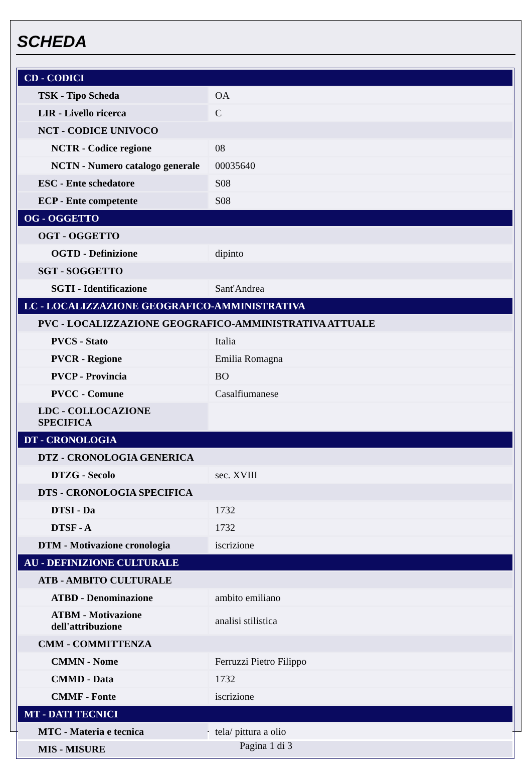SCHEDA
| CD - CODICI | |
| TSK - Tipo Scheda | OA |
| LIR - Livello ricerca | C |
| NCT - CODICE UNIVOCO | |
| NCTR - Codice regione | 08 |
| NCTN - Numero catalogo generale | 00035640 |
| ESC - Ente schedatore | S08 |
| ECP - Ente competente | S08 |
| OG - OGGETTO | |
| OGT - OGGETTO | |
| OGTD - Definizione | dipinto |
| SGT - SOGGETTO | |
| SGTI - Identificazione | Sant'Andrea |
| LC - LOCALIZZAZIONE GEOGRAFICO-AMMINISTRATIVA | |
| PVC - LOCALIZZAZIONE GEOGRAFICO-AMMINISTRATIVA ATTUALE | |
| PVCS - Stato | Italia |
| PVCR - Regione | Emilia Romagna |
| PVCP - Provincia | BO |
| PVCC - Comune | Casalfiumanese |
| LDC - COLLOCAZIONE SPECIFICA | |
| DT - CRONOLOGIA | |
| DTZ - CRONOLOGIA GENERICA | |
| DTZG - Secolo | sec. XVIII |
| DTS - CRONOLOGIA SPECIFICA | |
| DTSI - Da | 1732 |
| DTSF - A | 1732 |
| DTM - Motivazione cronologia | iscrizione |
| AU - DEFINIZIONE CULTURALE | |
| ATB - AMBITO CULTURALE | |
| ATBD - Denominazione | ambito emiliano |
| ATBM - Motivazione dell'attribuzione | analisi stilistica |
| CMM - COMMITTENZA | |
| CMMN - Nome | Ferruzzi Pietro Filippo |
| CMMD - Data | 1732 |
| CMMF - Fonte | iscrizione |
| MT - DATI TECNICI | |
| MTC - Materia e tecnica | tela/ pittura a olio |
| MIS - MISURE | |
Pagina 1 di 3